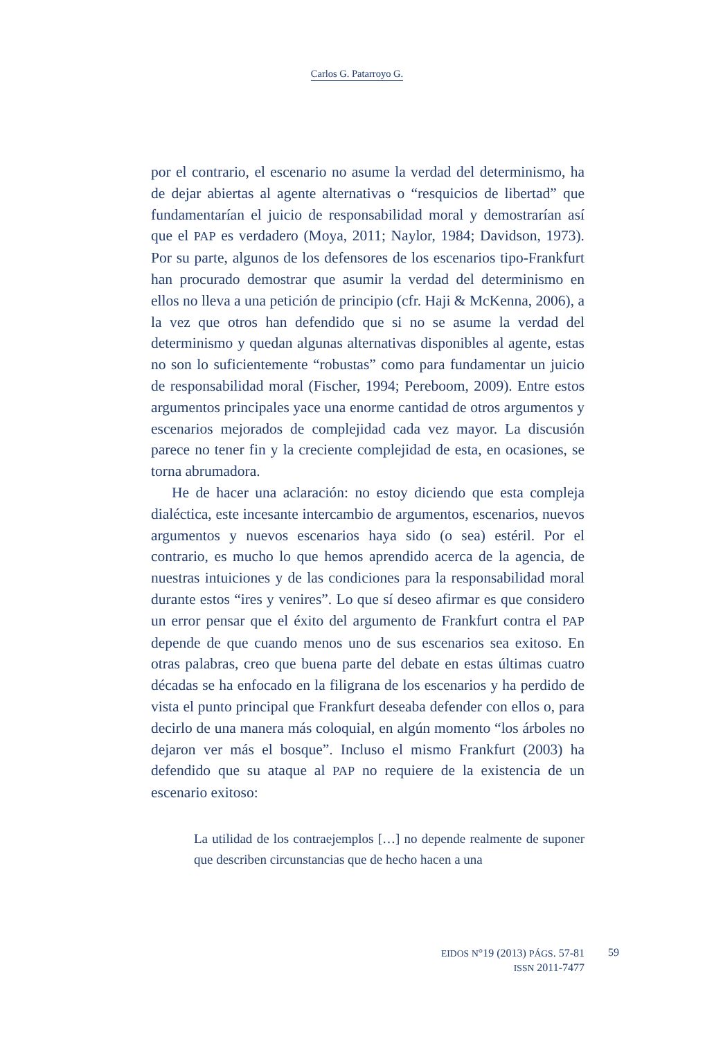Carlos G. Patarroyo G.
por el contrario, el escenario no asume la verdad del determinismo, ha de dejar abiertas al agente alternativas o “resquicios de libertad” que fundamentarían el juicio de responsabilidad moral y demostrarían así que el PAP es verdadero (Moya, 2011; Naylor, 1984; Davidson, 1973). Por su parte, algunos de los defensores de los escenarios tipo-Frankfurt han procurado demostrar que asumir la verdad del determinismo en ellos no lleva a una petición de principio (cfr. Haji & McKenna, 2006), a la vez que otros han defendido que si no se asume la verdad del determinismo y quedan algunas alternativas disponibles al agente, estas no son lo suficientemente “robustas” como para fundamentar un juicio de responsabilidad moral (Fischer, 1994; Pereboom, 2009). Entre estos argumentos principales yace una enorme cantidad de otros argumentos y escenarios mejorados de complejidad cada vez mayor. La discusión parece no tener fin y la creciente complejidad de esta, en ocasiones, se torna abrumadora.
He de hacer una aclaración: no estoy diciendo que esta compleja dialéctica, este incesante intercambio de argumentos, escenarios, nuevos argumentos y nuevos escenarios haya sido (o sea) estéril. Por el contrario, es mucho lo que hemos aprendido acerca de la agencia, de nuestras intuiciones y de las condiciones para la responsabilidad moral durante estos “ires y venires”. Lo que sí deseo afirmar es que considero un error pensar que el éxito del argumento de Frankfurt contra el PAP depende de que cuando menos uno de sus escenarios sea exitoso. En otras palabras, creo que buena parte del debate en estas últimas cuatro décadas se ha enfocado en la filigrana de los escenarios y ha perdido de vista el punto principal que Frankfurt deseaba defender con ellos o, para decirlo de una manera más coloquial, en algún momento “los árboles no dejaron ver más el bosque”. Incluso el mismo Frankfurt (2003) ha defendido que su ataque al PAP no requiere de la existencia de un escenario exitoso:
La utilidad de los contraejemplos […] no depende realmente de suponer que describen circunstancias que de hecho hacen a una
EIDOS N°19 (2013) PÁGS. 57-81
ISSN 2011-7477
59